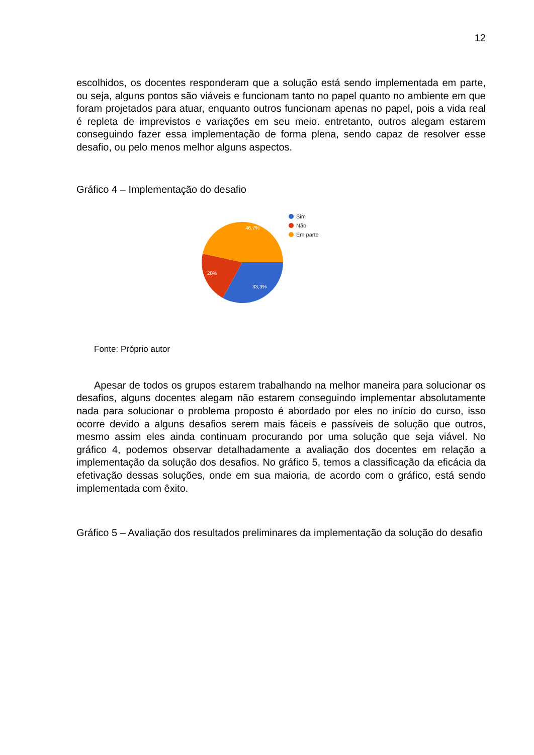12
escolhidos, os docentes responderam que a solução está sendo implementada em parte, ou seja, alguns pontos são viáveis e funcionam tanto no papel quanto no ambiente em que foram projetados para atuar, enquanto outros funcionam apenas no papel, pois a vida real é repleta de imprevistos e variações em seu meio. entretanto, outros alegam estarem conseguindo fazer essa implementação de forma plena, sendo capaz de resolver esse desafio, ou pelo menos melhor alguns aspectos.
Gráfico 4 – Implementação do desafio
46,7%
20%
33,3%
Sim
Não
Em parte
Fonte: Próprio autor
Apesar de todos os grupos estarem trabalhando na melhor maneira para solucionar os desafios, alguns docentes alegam não estarem conseguindo implementar absolutamente nada para solucionar o problema proposto é abordado por eles no início do curso, isso ocorre devido a alguns desafios serem mais fáceis e passíveis de solução que outros, mesmo assim eles ainda continuam procurando por uma solução que seja viável. No gráfico 4, podemos observar detalhadamente a avaliação dos docentes em relação a implementação da solução dos desafios. No gráfico 5, temos a classificação da eficácia da efetivação dessas soluções, onde em sua maioria, de acordo com o gráfico, está sendo implementada com êxito.
Gráfico 5 – Avaliação dos resultados preliminares da implementação da solução do desafio